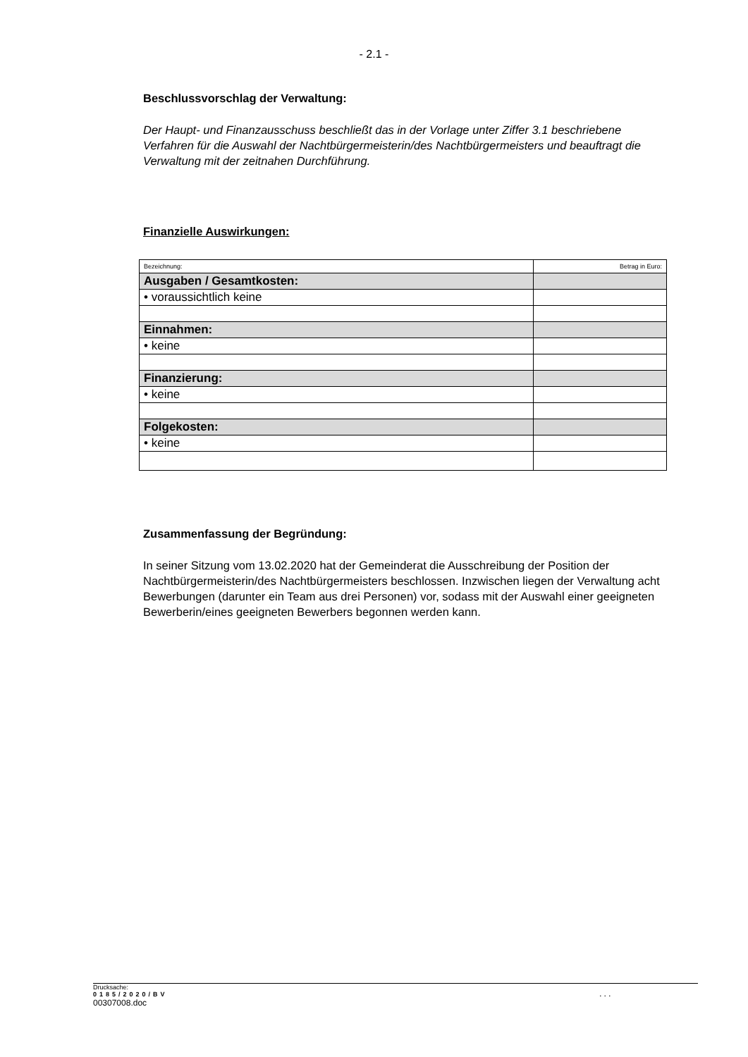- 2.1 -
Beschlussvorschlag der Verwaltung:
Der Haupt- und Finanzausschuss beschließt das in der Vorlage unter Ziffer 3.1 beschriebene Verfahren für die Auswahl der Nachtbürgermeisterin/des Nachtbürgermeisters und beauftragt die Verwaltung mit der zeitnahen Durchführung.
Finanzielle Auswirkungen:
| Bezeichnung: | Betrag in Euro: |
| Ausgaben / Gesamtkosten: | |
| • voraussichtlich keine | |
| Einnahmen: | |
| • keine | |
| Finanzierung: | |
| • keine | |
| Folgekosten: | |
| • keine | |
Zusammenfassung der Begründung:
In seiner Sitzung vom 13.02.2020 hat der Gemeinderat die Ausschreibung der Position der Nachtbürgermeisterin/des Nachtbürgermeisters beschlossen. Inzwischen liegen der Verwaltung acht Bewerbungen (darunter ein Team aus drei Personen) vor, sodass mit der Auswahl einer geeigneten Bewerberin/eines geeigneten Bewerbers begonnen werden kann.
Drucksache:
0185/2020/BV...
00307008.doc